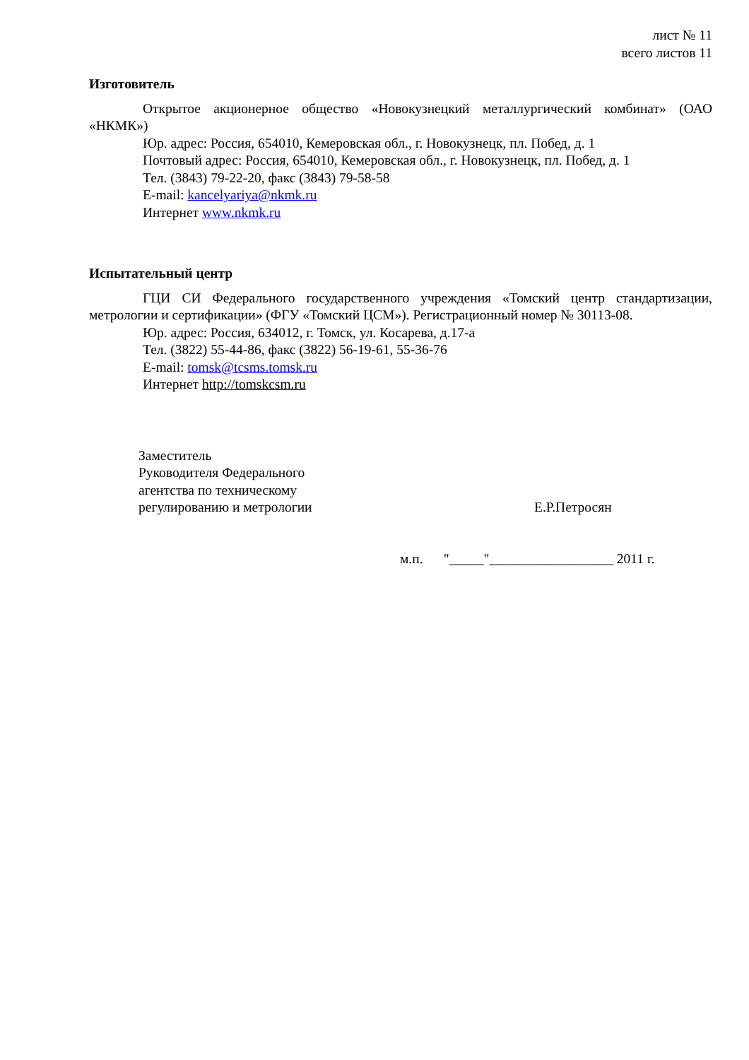лист № 11
всего листов 11
Изготовитель
Открытое акционерное общество «Новокузнецкий металлургический комбинат» (ОАО «НКМК»)
Юр. адрес: Россия, 654010, Кемеровская обл., г. Новокузнецк, пл. Побед, д. 1
Почтовый адрес: Россия, 654010, Кемеровская обл., г. Новокузнецк, пл. Побед, д. 1
Тел. (3843) 79-22-20, факс (3843) 79-58-58
E-mail: kancelyariya@nkmk.ru
Интернет www.nkmk.ru
Испытательный центр
ГЦИ СИ Федерального государственного учреждения «Томский центр стандартизации, метрологии и сертификации» (ФГУ «Томский ЦСМ»). Регистрационный номер № 30113-08.
Юр. адрес: Россия, 634012, г. Томск, ул. Косарева, д.17-а
Тел. (3822) 55-44-86, факс (3822) 56-19-61, 55-36-76
E-mail: tomsk@tcsms.tomsk.ru
Интернет http://tomskcsm.ru
Заместитель
Руководителя Федерального
агентства по техническому
регулированию и метрологии
Е.Р.Петросян
м.п. "_____"__________________ 2011 г.